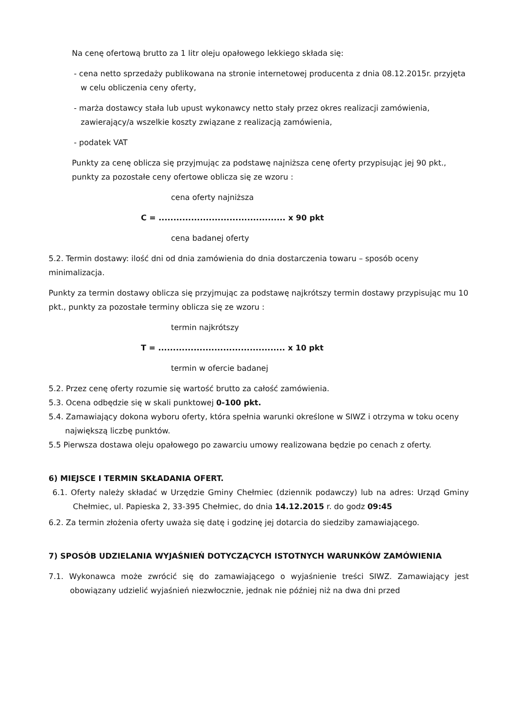Na cenę ofertową brutto za 1 litr oleju opałowego lekkiego składa się:
- cena netto sprzedaży publikowana na stronie internetowej producenta z dnia 08.12.2015r. przyjęta w celu obliczenia ceny oferty,
- marża dostawcy stała lub upust wykonawcy netto stały przez okres realizacji zamówienia, zawierający/a wszelkie koszty związane z realizacją zamówienia,
- podatek VAT
Punkty za cenę oblicza się przyjmując za podstawę najniższa cenę oferty przypisując jej 90 pkt., punkty za pozostałe ceny ofertowe oblicza się ze wzoru :
cena oferty najniższa
C = ........................................... x 90 pkt
cena badanej oferty
5.2. Termin dostawy: ilość dni od dnia zamówienia do dnia dostarczenia towaru – sposób oceny minimalizacja.
Punkty za termin dostawy oblicza się przyjmując za podstawę najkrótszy termin dostawy przypisując mu 10 pkt., punkty za pozostałe terminy oblicza się ze wzoru :
termin najkrótszy
T = ........................................... x 10 pkt
termin w ofercie badanej
5.2. Przez cenę oferty rozumie się wartość brutto za całość zamówienia.
5.3. Ocena odbędzie się w skali punktowej 0-100 pkt.
5.4. Zamawiający dokona wyboru oferty, która spełnia warunki określone w SIWZ i otrzyma w toku oceny największą liczbę punktów.
5.5 Pierwsza dostawa oleju opałowego po zawarciu umowy realizowana będzie po cenach z oferty.
6) MIEJSCE I TERMIN SKŁADANIA OFERT.
6.1. Oferty należy składać w Urzędzie Gminy Chełmiec (dziennik podawczy) lub na adres: Urząd Gminy Chełmiec, ul. Papieska 2, 33-395 Chełmiec, do dnia 14.12.2015 r. do godz 09:45
6.2. Za termin złożenia oferty uważa się datę i godzinę jej dotarcia do siedziby zamawiającego.
7) SPOSÓB UDZIELANIA WYJAŚNIEŃ DOTYCZĄCYCH ISTOTNYCH WARUNKÓW ZAMÓWIENIA
7.1. Wykonawca może zwrócić się do zamawiającego o wyjaśnienie treści SIWZ. Zamawiający jest obowiązany udzielić wyjaśnień niezwłocznie, jednak nie później niż na dwa dni przed